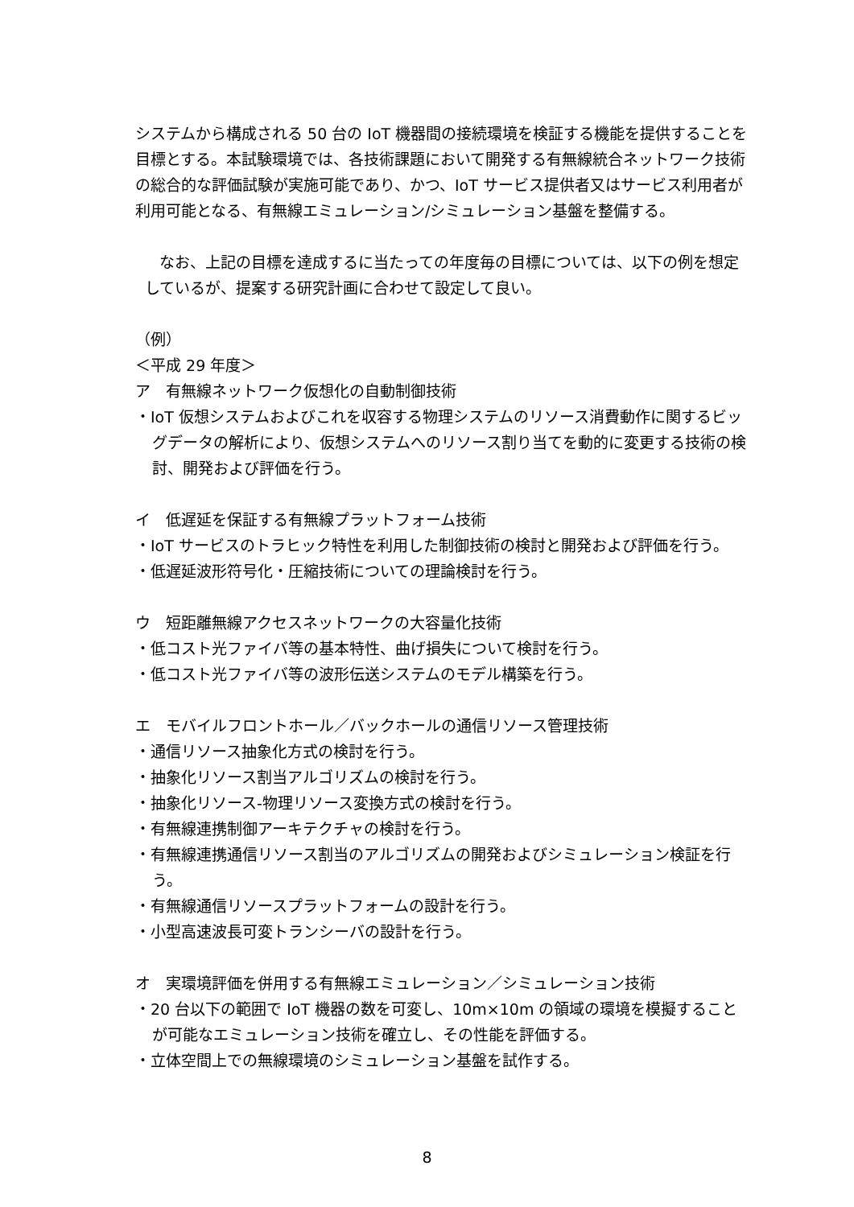システムから構成される 50 台の IoT 機器間の接続環境を検証する機能を提供することを目標とする。本試験環境では、各技術課題において開発する有無線統合ネットワーク技術の総合的な評価試験が実施可能であり、かつ、IoT サービス提供者又はサービス利用者が利用可能となる、有無線エミュレーション/シミュレーション基盤を整備する。
なお、上記の目標を達成するに当たっての年度毎の目標については、以下の例を想定しているが、提案する研究計画に合わせて設定して良い。
（例）
＜平成 29 年度＞
ア　有無線ネットワーク仮想化の自動制御技術
・IoT 仮想システムおよびこれを収容する物理システムのリソース消費動作に関するビッグデータの解析により、仮想システムへのリソース割り当てを動的に変更する技術の検討、開発および評価を行う。
イ　低遅延を保証する有無線プラットフォーム技術
・IoT サービスのトラヒック特性を利用した制御技術の検討と開発および評価を行う。
・低遅延波形符号化・圧縮技術についての理論検討を行う。
ウ　短距離無線アクセスネットワークの大容量化技術
・低コスト光ファイバ等の基本特性、曲げ損失について検討を行う。
・低コスト光ファイバ等の波形伝送システムのモデル構築を行う。
エ　モバイルフロントホール／バックホールの通信リソース管理技術
・通信リソース抽象化方式の検討を行う。
・抽象化リソース割当アルゴリズムの検討を行う。
・抽象化リソース-物理リソース変換方式の検討を行う。
・有無線連携制御アーキテクチャの検討を行う。
・有無線連携通信リソース割当のアルゴリズムの開発およびシミュレーション検証を行う。
・有無線通信リソースプラットフォームの設計を行う。
・小型高速波長可変トランシーバの設計を行う。
オ　実環境評価を併用する有無線エミュレーション／シミュレーション技術
・20 台以下の範囲で IoT 機器の数を可変し、10m×10m の領域の環境を模擬することが可能なエミュレーション技術を確立し、その性能を評価する。
・立体空間上での無線環境のシミュレーション基盤を試作する。
8